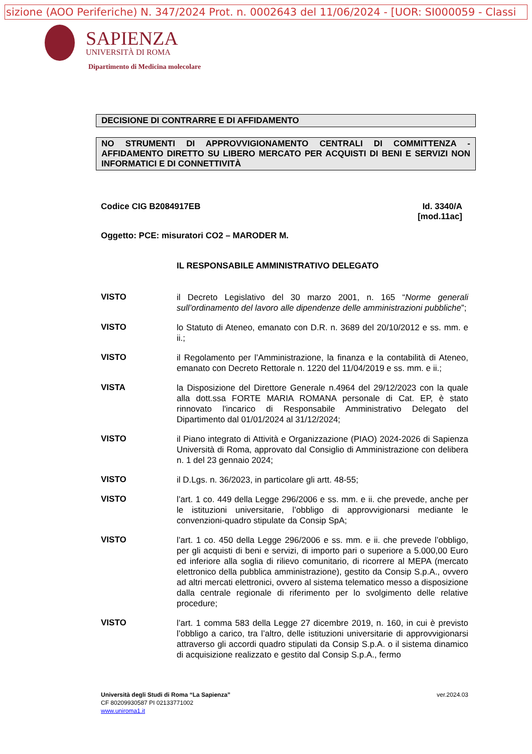sizione (AOO Periferiche) N. 347/2024 Prot. n. 0002643 del 11/06/2024 - [UOR: SI000059 - Classi
SAPIENZA
UNIVERSITÀ DI ROMA
Dipartimento di Medicina molecolare
DECISIONE DI CONTRARRE E DI AFFIDAMENTO
NO STRUMENTI DI APPROVVIGIONAMENTO CENTRALI DI COMMITTENZA - AFFIDAMENTO DIRETTO SU LIBERO MERCATO PER ACQUISTI DI BENI E SERVIZI NON INFORMATICI E DI CONNETTIVITÀ
Codice CIG B2084917EB Id. 3340/A
[mod.11ac]
Oggetto: PCE: misuratori CO2 – MARODER M.
IL RESPONSABILE AMMINISTRATIVO DELEGATO
VISTO
il Decreto Legislativo del 30 marzo 2001, n. 165 “Norme generali sull’ordinamento del lavoro alle dipendenze delle amministrazioni pubbliche”;
VISTO
lo Statuto di Ateneo, emanato con D.R. n. 3689 del 20/10/2012 e ss. mm. e ii.;
VISTO
il Regolamento per l’Amministrazione, la finanza e la contabilità di Ateneo, emanato con Decreto Rettorale n. 1220 del 11/04/2019 e ss. mm. e ii.;
VISTA
la Disposizione del Direttore Generale n.4964 del 29/12/2023 con la quale alla dott.ssa FORTE MARIA ROMANA personale di Cat. EP, è stato rinnovato l'incarico di Responsabile Amministrativo Delegato del Dipartimento dal 01/01/2024 al 31/12/2024;
VISTO
il Piano integrato di Attività e Organizzazione (PIAO) 2024-2026 di Sapienza Università di Roma, approvato dal Consiglio di Amministrazione con delibera n. 1 del 23 gennaio 2024;
VISTO
il D.Lgs. n. 36/2023, in particolare gli artt. 48-55;
VISTO
l’art. 1 co. 449 della Legge 296/2006 e ss. mm. e ii. che prevede, anche per le istituzioni universitarie, l’obbligo di approvvigionarsi mediante le convenzioni-quadro stipulate da Consip SpA;
VISTO
l’art. 1 co. 450 della Legge 296/2006 e ss. mm. e ii. che prevede l’obbligo, per gli acquisti di beni e servizi, di importo pari o superiore a 5.000,00 Euro ed inferiore alla soglia di rilievo comunitario, di ricorrere al MEPA (mercato elettronico della pubblica amministrazione), gestito da Consip S.p.A., ovvero ad altri mercati elettronici, ovvero al sistema telematico messo a disposizione dalla centrale regionale di riferimento per lo svolgimento delle relative procedure;
VISTO
l’art. 1 comma 583 della Legge 27 dicembre 2019, n. 160, in cui è previsto l’obbligo a carico, tra l’altro, delle istituzioni universitarie di approvvigionarsi attraverso gli accordi quadro stipulati da Consip S.p.A. o il sistema dinamico di acquisizione realizzato e gestito dal Consip S.p.A., fermo
Università degli Studi di Roma “La Sapienza” ver.2024.03
CF 80209930587 PI 02133771002
www.uniroma1.it